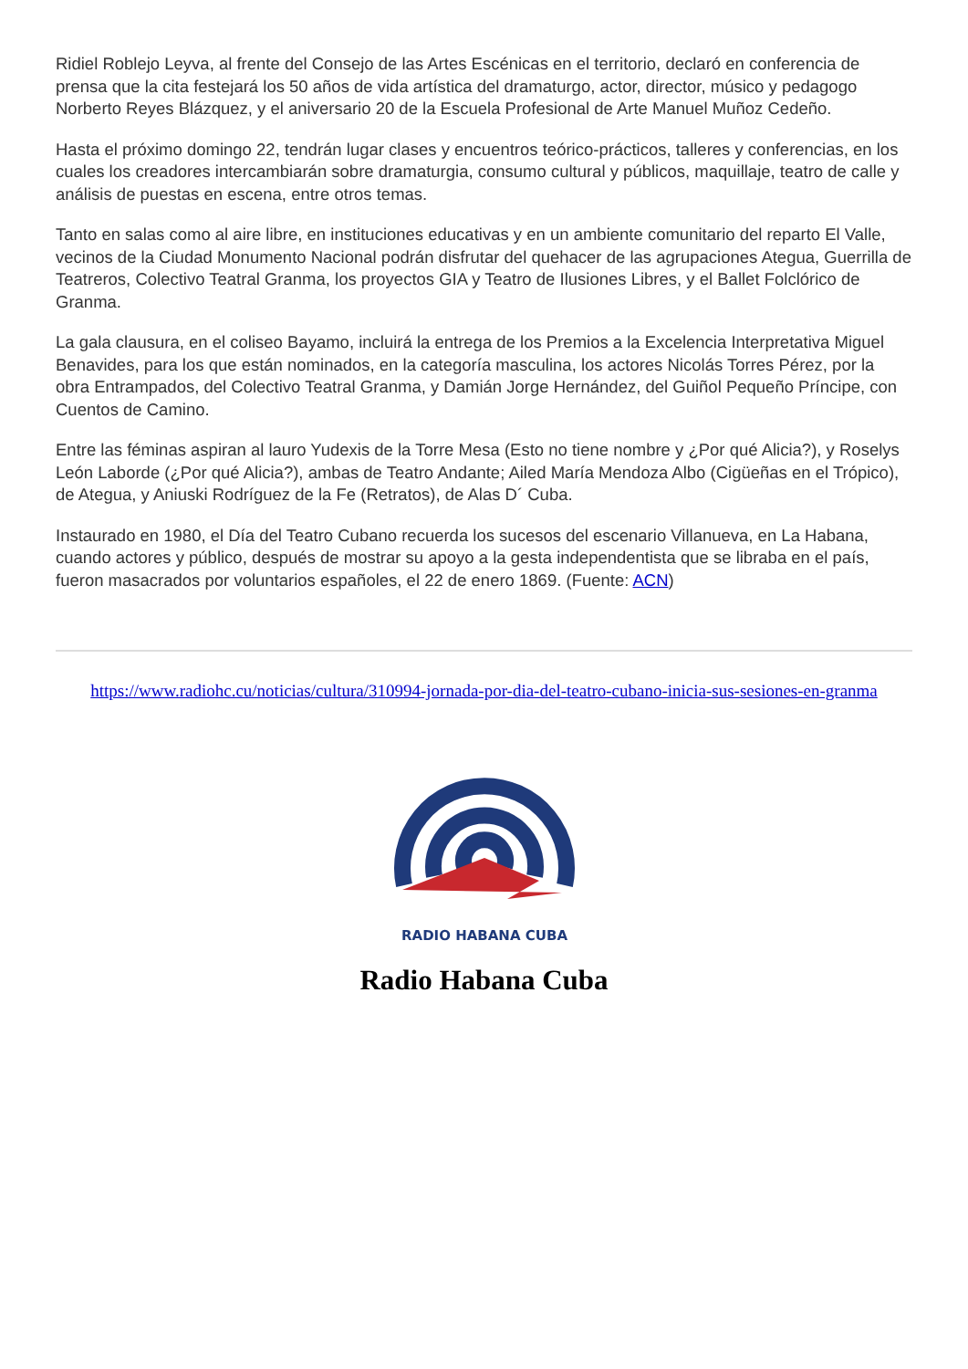Ridiel Roblejo Leyva, al frente del Consejo de las Artes Escénicas en el territorio, declaró en conferencia de prensa que la cita festejará los 50 años de vida artística del dramaturgo, actor, director, músico y pedagogo Norberto Reyes Blázquez, y el aniversario 20 de la Escuela Profesional de Arte Manuel Muñoz Cedeño.
Hasta el próximo domingo 22, tendrán lugar clases y encuentros teórico-prácticos, talleres y conferencias, en los cuales los creadores intercambiarán sobre dramaturgia, consumo cultural y públicos, maquillaje, teatro de calle y análisis de puestas en escena, entre otros temas.
Tanto en salas como al aire libre, en instituciones educativas y en un ambiente comunitario del reparto El Valle, vecinos de la Ciudad Monumento Nacional podrán disfrutar del quehacer de las agrupaciones Ategua, Guerrilla de Teatreros, Colectivo Teatral Granma, los proyectos GIA y Teatro de Ilusiones Libres, y el Ballet Folclórico de Granma.
La gala clausura, en el coliseo Bayamo, incluirá la entrega de los Premios a la Excelencia Interpretativa Miguel Benavides, para los que están nominados, en la categoría masculina, los actores Nicolás Torres Pérez, por la obra Entrampados, del Colectivo Teatral Granma, y Damián Jorge Hernández, del Guiñol Pequeño Príncipe, con Cuentos de Camino.
Entre las féminas aspiran al lauro Yudexis de la Torre Mesa (Esto no tiene nombre y ¿Por qué Alicia?), y Roselys León Laborde (¿Por qué Alicia?), ambas de Teatro Andante; Ailed María Mendoza Albo (Cigüeñas en el Trópico), de Ategua, y Aniuski Rodríguez de la Fe (Retratos), de Alas D´ Cuba.
Instaurado en 1980, el Día del Teatro Cubano recuerda los sucesos del escenario Villanueva, en La Habana, cuando actores y público, después de mostrar su apoyo a la gesta independentista que se libraba en el país, fueron masacrados por voluntarios españoles, el 22 de enero 1869. (Fuente: ACN)
https://www.radiohc.cu/noticias/cultura/310994-jornada-por-dia-del-teatro-cubano-inicia-sus-sesiones-en-granma
RADIO HABANA CUBA
Radio Habana Cuba